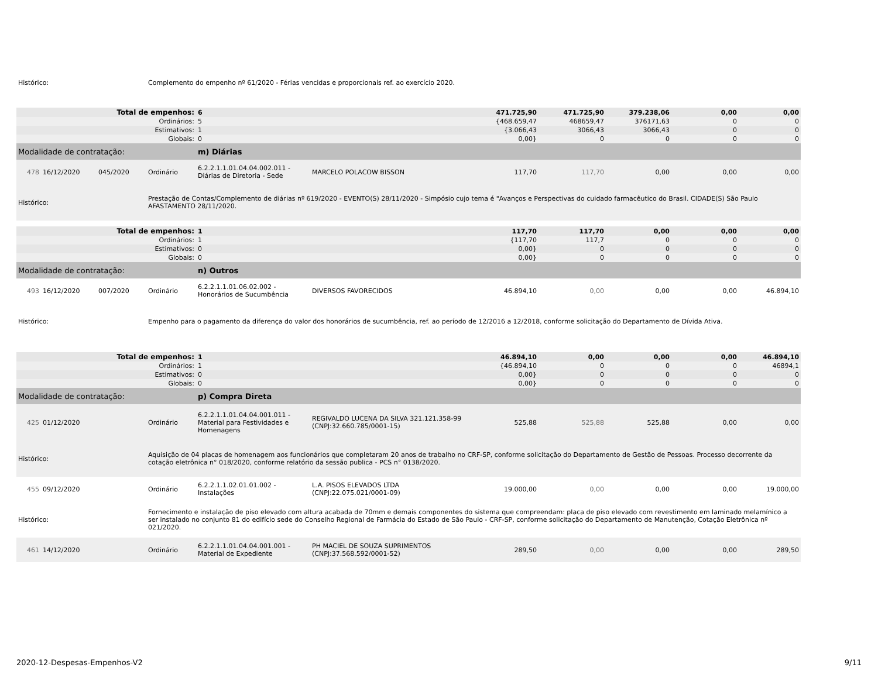| Histórico: | | | Complemento do empenho nº 61/2020 - Férias vencidas e proporcionais ref. ao exercício 2020. | | | | | | | |
| Total de empenhos: | | | | 6 | | 471.725,90 | 471.725,90 | 379.238,06 | 0,00 | 0,00 |
| Ordinários: | | | | 5 | | {468.659,47 | 468659,47 | 376171,63 | 0 | 0 |
| Estimativos: | | | | 1 | | {3.066,43 | 3066,43 | 3066,43 | 0 | 0 |
| Globais: | | | | 0 | | 0,00} | 0 | 0 | 0 | 0 |
| Modalidade de contratação: | | | | m) Diárias | | | | | | |
| 478 | 16/12/2020 | 045/2020 | Ordinário | 6.2.2.1.1.01.04.04.002.011 - Diárias de Diretoria - Sede | MARCELO POLACOW BISSON | 117,70 | 117,70 | 0,00 | 0,00 | 0,00 |
| Histórico: | | | Prestação de Contas/Complemento de diárias nº 619/2020 - EVENTO(S) 28/11/2020 - Simpósio cujo tema é "Avanços e Perspectivas do cuidado farmacêutico do Brasil. CIDADE(S) São Paulo AFASTAMENTO 28/11/2020. | | | | | | | |
| Total de empenhos: | | | | 1 | | 117,70 | 117,70 | 0,00 | 0,00 | 0,00 |
| Ordinários: | | | | 1 | | {117,70 | 117,7 | 0 | 0 | 0 |
| Estimativos: | | | | 0 | | 0,00} | 0 | 0 | 0 | 0 |
| Globais: | | | | 0 | | 0,00} | 0 | 0 | 0 | 0 |
| Modalidade de contratação: | | | | n) Outros | | | | | | |
| 493 | 16/12/2020 | 007/2020 | Ordinário | 6.2.2.1.1.01.06.02.002 - Honorários de Sucumbência | DIVERSOS FAVORECIDOS | 46.894,10 | 0,00 | 0,00 | 0,00 | 46.894,10 |
| Histórico: | | | Empenho para o pagamento da diferença do valor dos honorários de sucumbência, ref. ao período de 12/2016 a 12/2018, conforme solicitação do Departamento de Dívida Ativa. | | | | | | | |
| Total de empenhos: | | | | 1 | | 46.894,10 | 0,00 | 0,00 | 0,00 | 46.894,10 |
| Ordinários: | | | | 1 | | {46.894,10 | 0 | 0 | 0 | 46894,1 |
| Estimativos: | | | | 0 | | 0,00} | 0 | 0 | 0 | 0 |
| Globais: | | | | 0 | | 0,00} | 0 | 0 | 0 | 0 |
| Modalidade de contratação: | | | | p) Compra Direta | | | | | | |
| 425 | 01/12/2020 | | Ordinário | 6.2.2.1.1.01.04.04.001.011 - Material para Festividades e Homenagens | REGIVALDO LUCENA DA SILVA 321.121.358-99 (CNPJ:32.660.785/0001-15) | 525,88 | 525,88 | 525,88 | 0,00 | 0,00 |
| Histórico: | | | Aquisição de 04 placas de homenagem aos funcionários que completaram 20 anos de trabalho no CRF-SP, conforme solicitação do Departamento de Gestão de Pessoas. Processo decorrente da cotação eletrônica n° 018/2020, conforme relatório da sessão publica - PCS n° 0138/2020. | | | | | | | |
| 455 | 09/12/2020 | | Ordinário | 6.2.2.1.1.02.01.01.002 - Instalações | L.A. PISOS ELEVADOS LTDA (CNPJ:22.075.021/0001-09) | 19.000,00 | 0,00 | 0,00 | 0,00 | 19.000,00 |
| Histórico: | | | Fornecimento e instalação de piso elevado com altura acabada de 70mm e demais componentes do sistema que compreendam: placa de piso elevado com revestimento em laminado melamínico a ser instalado no conjunto 81 do edifício sede do Conselho Regional de Farmácia do Estado de São Paulo - CRF-SP, conforme solicitação do Departamento de Manutenção, Cotação Eletrônica nº 021/2020. | | | | | | | |
| 461 | 14/12/2020 | | Ordinário | 6.2.2.1.1.01.04.04.001.001 - Material de Expediente | PH MACIEL DE SOUZA SUPRIMENTOS (CNPJ:37.568.592/0001-52) | 289,50 | 0,00 | 0,00 | 0,00 | 289,50 |
2020-12-Despesas-Empenhos-V2 9/11